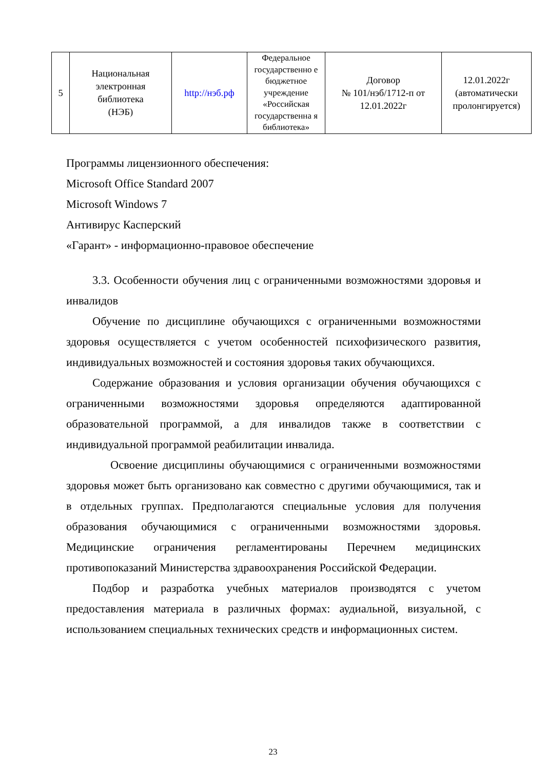| 5 | Национальная электронная библиотека (НЭБ) | http://нэб.рф | Федеральное государственно е бюджетное учреждение «Российская государственна я библиотека» | Договор № 101/нэб/1712-п от 12.01.2022г | 12.01.2022г (автоматически пролонгируется) |
Программы лицензионного обеспечения:
Microsoft Office Standard 2007
Microsoft Windows 7
Антивирус Касперский
«Гарант» - информационно-правовое обеспечение
3.3. Особенности обучения лиц с ограниченными возможностями здоровья и инвалидов
Обучение по дисциплине обучающихся с ограниченными возможностями здоровья осуществляется с учетом особенностей психофизического развития, индивидуальных возможностей и состояния здоровья таких обучающихся.
Содержание образования и условия организации обучения обучающихся с ограниченными возможностями здоровья определяются адаптированной образовательной программой, а для инвалидов также в соответствии с индивидуальной программой реабилитации инвалида.
Освоение дисциплины обучающимися с ограниченными возможностями здоровья может быть организовано как совместно с другими обучающимися, так и в отдельных группах. Предполагаются специальные условия для получения образования обучающимися с ограниченными возможностями здоровья. Медицинские ограничения регламентированы Перечнем медицинских противопоказаний Министерства здравоохранения Российской Федерации.
Подбор и разработка учебных материалов производятся с учетом предоставления материала в различных формах: аудиальной, визуальной, с использованием специальных технических средств и информационных систем.
23